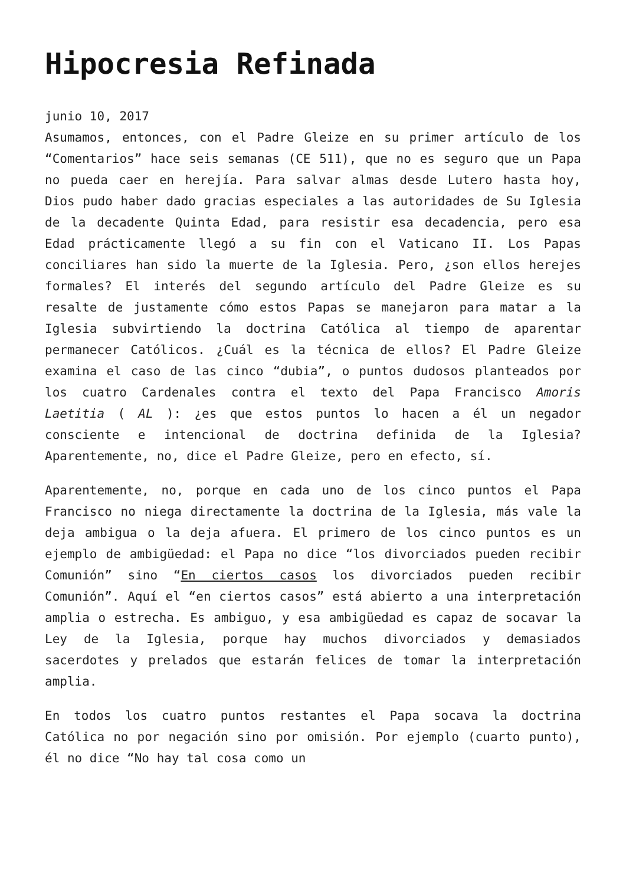Hipocresia Refinada
junio 10, 2017
Asumamos, entonces, con el Padre Gleize en su primer artículo de los “Comentarios” hace seis semanas (CE 511), que no es seguro que un Papa no pueda caer en herejía. Para salvar almas desde Lutero hasta hoy, Dios pudo haber dado gracias especiales a las autoridades de Su Iglesia de la decadente Quinta Edad, para resistir esa decadencia, pero esa Edad prácticamente llegó a su fin con el Vaticano II. Los Papas conciliares han sido la muerte de la Iglesia. Pero, ¿son ellos herejes formales? El interés del segundo artículo del Padre Gleize es su resalte de justamente cómo estos Papas se manejaron para matar a la Iglesia subvirtiendo la doctrina Católica al tiempo de aparentar permanecer Católicos. ¿Cuál es la técnica de ellos? El Padre Gleize examina el caso de las cinco “dubia”, o puntos dudosos planteados por los cuatro Cardenales contra el texto del Papa Francisco Amoris Laetitia ( AL ): ¿es que estos puntos lo hacen a él un negador consciente e intencional de doctrina definida de la Iglesia? Aparentemente, no, dice el Padre Gleize, pero en efecto, sí.
Aparentemente, no, porque en cada uno de los cinco puntos el Papa Francisco no niega directamente la doctrina de la Iglesia, más vale la deja ambigua o la deja afuera. El primero de los cinco puntos es un ejemplo de ambigüedad: el Papa no dice “los divorciados pueden recibir Comunión” sino “En ciertos casos los divorciados pueden recibir Comunión”. Aquí el “en ciertos casos” está abierto a una interpretación amplia o estrecha. Es ambiguo, y esa ambigüedad es capaz de socavar la Ley de la Iglesia, porque hay muchos divorciados y demasiados sacerdotes y prelados que estarán felices de tomar la interpretación amplia.
En todos los cuatro puntos restantes el Papa socava la doctrina Católica no por negación sino por omisión. Por ejemplo (cuarto punto), él no dice “No hay tal cosa como un